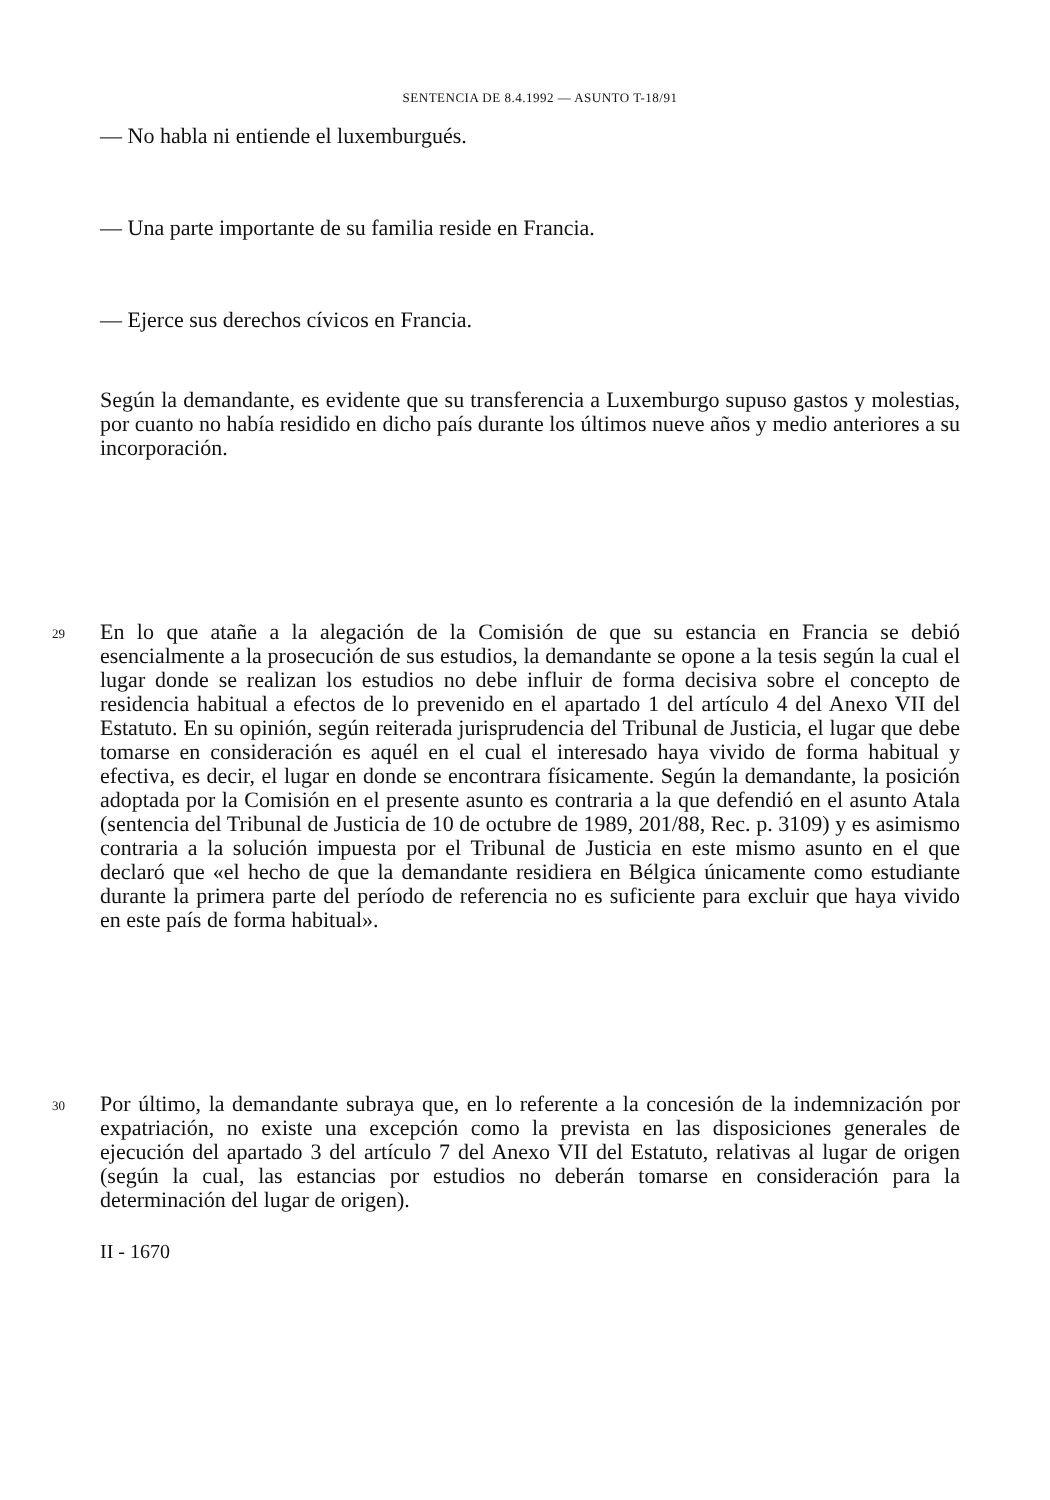SENTENCIA DE 8.4.1992 — ASUNTO T-18/91
— No habla ni entiende el luxemburgués.
— Una parte importante de su familia reside en Francia.
— Ejerce sus derechos cívicos en Francia.
Según la demandante, es evidente que su transferencia a Luxemburgo supuso gastos y molestias, por cuanto no había residido en dicho país durante los últimos nueve años y medio anteriores a su incorporación.
29
En lo que atañe a la alegación de la Comisión de que su estancia en Francia se debió esencialmente a la prosecución de sus estudios, la demandante se opone a la tesis según la cual el lugar donde se realizan los estudios no debe influir de forma decisiva sobre el concepto de residencia habitual a efectos de lo prevenido en el apartado 1 del artículo 4 del Anexo VII del Estatuto. En su opinión, según reiterada jurisprudencia del Tribunal de Justicia, el lugar que debe tomarse en consideración es aquél en el cual el interesado haya vivido de forma habitual y efectiva, es decir, el lugar en donde se encontrara físicamente. Según la demandante, la posición adoptada por la Comisión en el presente asunto es contraria a la que defendió en el asunto Atala (sentencia del Tribunal de Justicia de 10 de octubre de 1989, 201/88, Rec. p. 3109) y es asimismo contraria a la solución impuesta por el Tribunal de Justicia en este mismo asunto en el que declaró que «el hecho de que la demandante residiera en Bélgica únicamente como estudiante durante la primera parte del período de referencia no es suficiente para excluir que haya vivido en este país de forma habitual».
30
Por último, la demandante subraya que, en lo referente a la concesión de la indemnización por expatriación, no existe una excepción como la prevista en las disposiciones generales de ejecución del apartado 3 del artículo 7 del Anexo VII del Estatuto, relativas al lugar de origen (según la cual, las estancias por estudios no deberán tomarse en consideración para la determinación del lugar de origen).
II - 1670